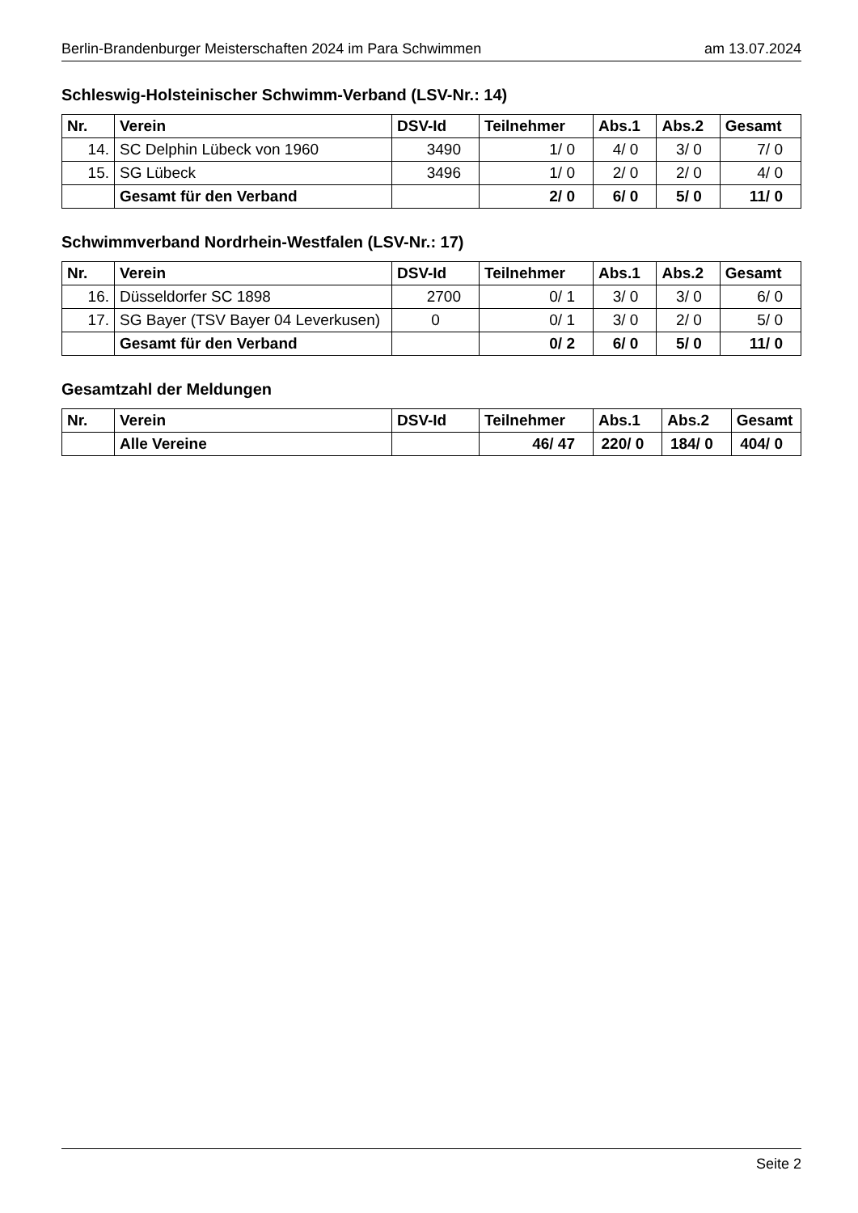Berlin-Brandenburger Meisterschaften 2024 im Para Schwimmen am 13.07.2024
Schleswig-Holsteinischer Schwimm-Verband (LSV-Nr.: 14)
| Nr. | Verein | DSV-Id | Teilnehmer | Abs.1 | Abs.2 | Gesamt |
| --- | --- | --- | --- | --- | --- | --- |
| 14. | SC Delphin Lübeck von 1960 | 3490 | 1/ 0 | 4/ 0 | 3/ 0 | 7/ 0 |
| 15. | SG Lübeck | 3496 | 1/ 0 | 2/ 0 | 2/ 0 | 4/ 0 |
| | Gesamt für den Verband | | 2/ 0 | 6/ 0 | 5/ 0 | 11/ 0 |
Schwimmverband Nordrhein-Westfalen (LSV-Nr.: 17)
| Nr. | Verein | DSV-Id | Teilnehmer | Abs.1 | Abs.2 | Gesamt |
| --- | --- | --- | --- | --- | --- | --- |
| 16. | Düsseldorfer SC 1898 | 2700 | 0/ 1 | 3/ 0 | 3/ 0 | 6/ 0 |
| 17. | SG Bayer (TSV Bayer 04 Leverkusen) | 0 | 0/ 1 | 3/ 0 | 2/ 0 | 5/ 0 |
| | Gesamt für den Verband | | 0/ 2 | 6/ 0 | 5/ 0 | 11/ 0 |
Gesamtzahl der Meldungen
| Nr. | Verein | DSV-Id | Teilnehmer | Abs.1 | Abs.2 | Gesamt |
| --- | --- | --- | --- | --- | --- | --- |
| | Alle Vereine | | 46/ 47 | 220/ 0 | 184/ 0 | 404/ 0 |
Seite 2